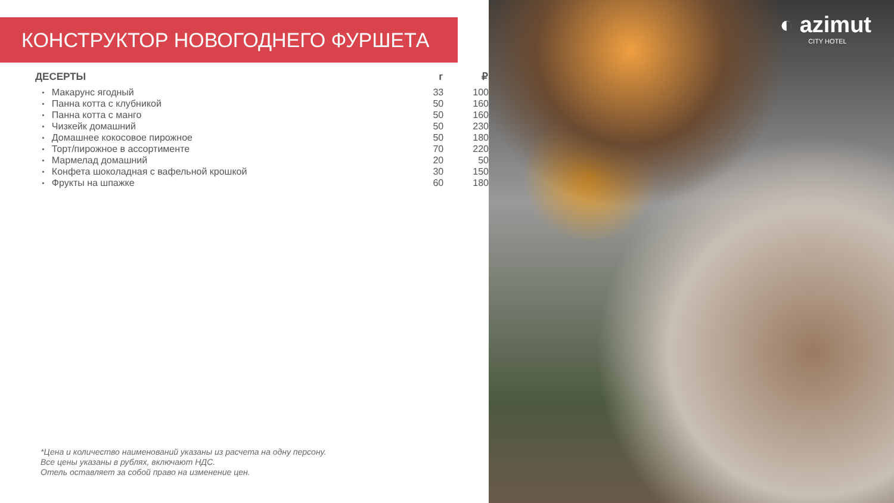КОНСТРУКТОР НОВОГОДНЕГО ФУРШЕТА
| ДЕСЕРТЫ | | г | ₽ |
| --- | --- | --- | --- |
| • | Макарунс ягодный | 33 | 100 |
| • | Панна котта с клубникой | 50 | 160 |
| • | Панна котта с манго | 50 | 160 |
| • | Чизкейк домашний | 50 | 230 |
| • | Домашнее кокосовое пирожное | 50 | 180 |
| • | Торт/пирожное в ассортименте | 70 | 220 |
| • | Мармелад домашний | 20 | 50 |
| • | Конфета шоколадная с вафельной крошкой | 30 | 150 |
| • | Фрукты на шпажке | 60 | 180 |
*Цена и количество наименований указаны из расчета на одну персону.
Все цены указаны в рублях, включают НДС.
Отель оставляет за собой право на изменение цен.
◐ azimut
CITY HOTEL